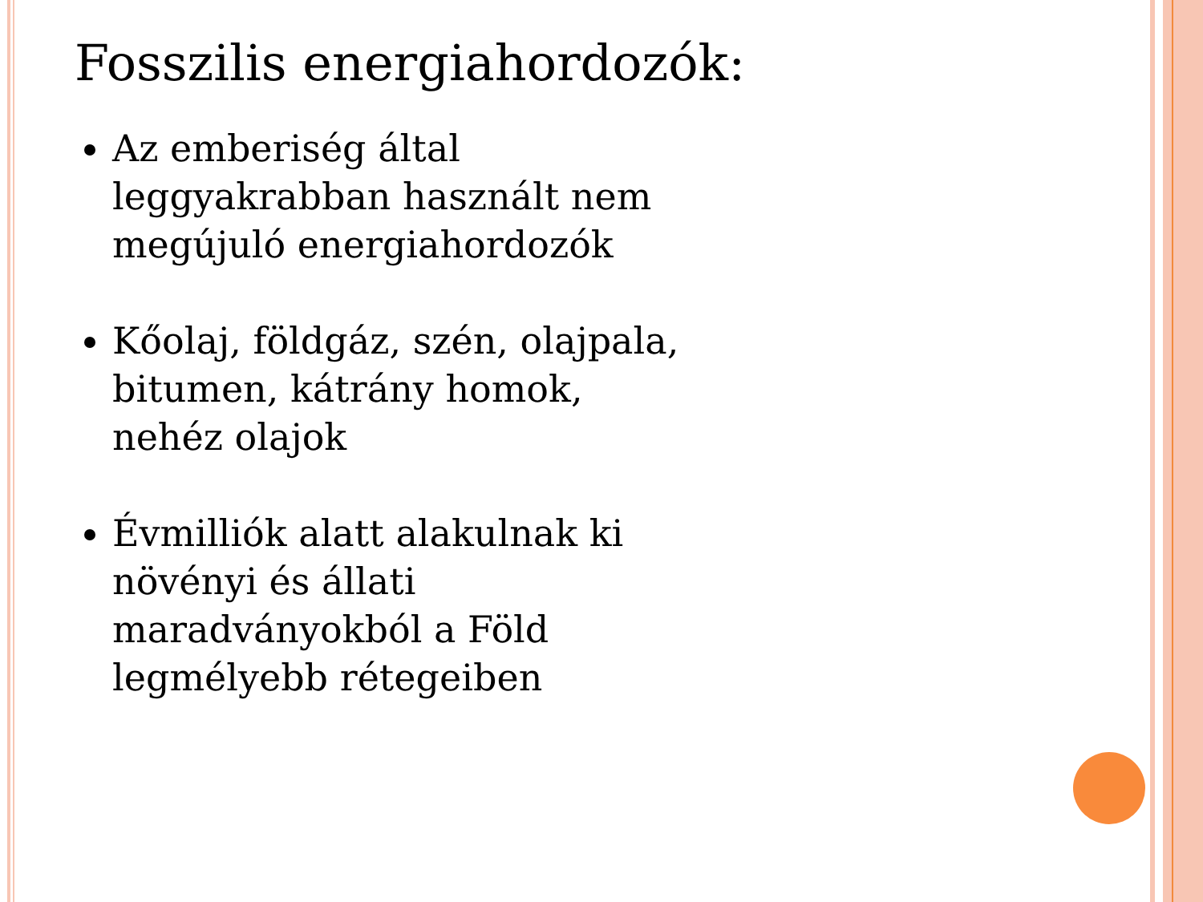Fosszilis energiahordozók:
Az emberiség által leggyakrabban használt nem megújuló energiahordozók
Kőolaj, földgáz, szén, olajpala, bitumen, kátrány homok, nehéz olajok
Évmilliók alatt alakulnak ki növényi és állati maradványokból a Föld legmélyebb rétegeiben